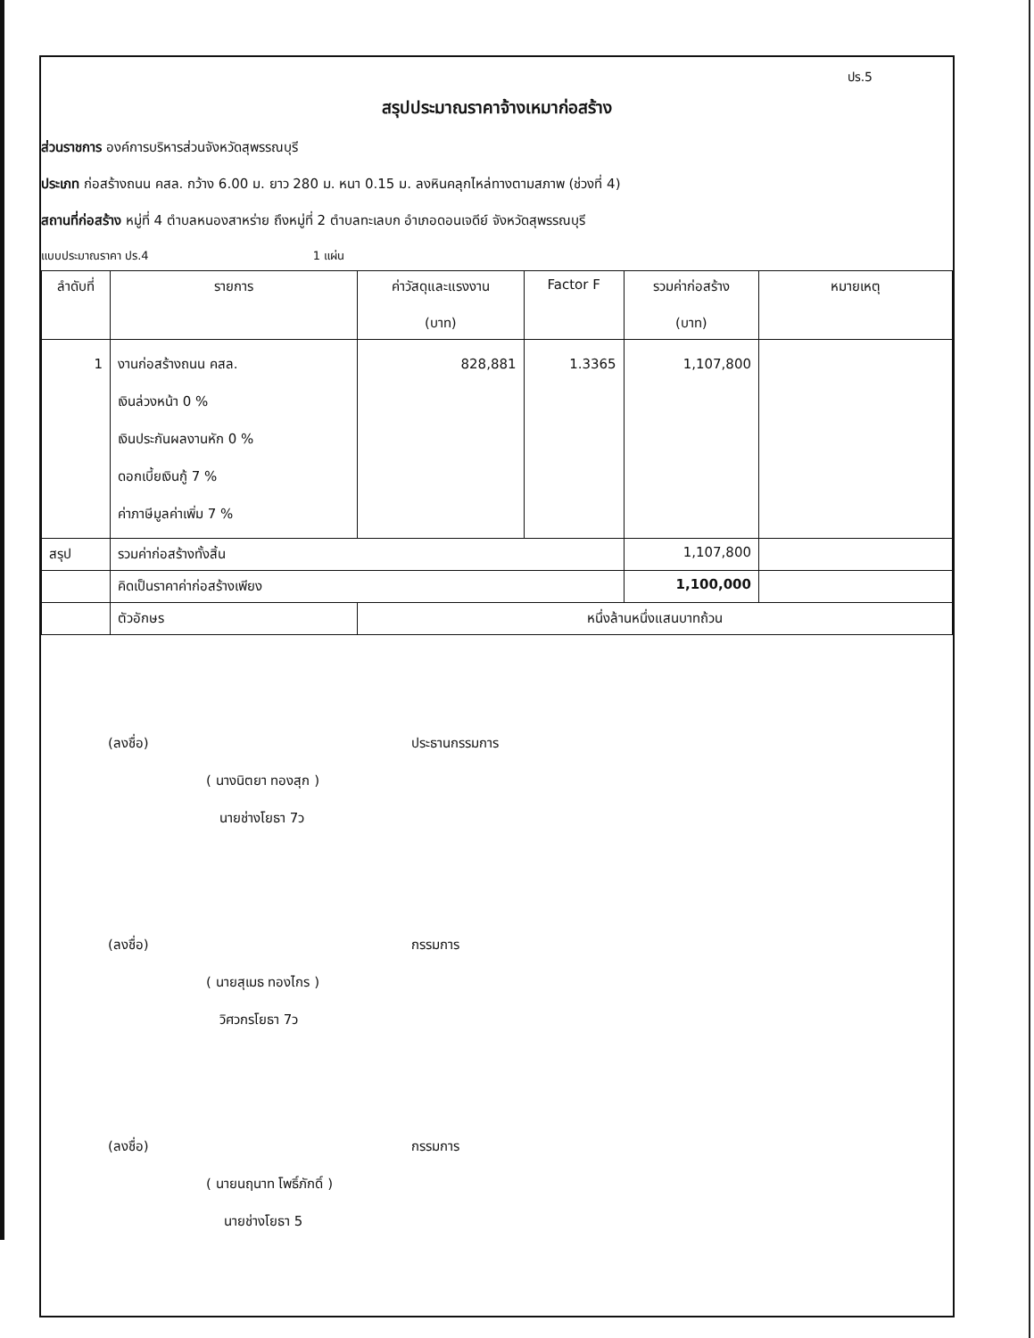ปร.5
สรุปประมาณราคาจ้างเหมาก่อสร้าง
ส่วนราชการ องค์การบริหารส่วนจังหวัดสุพรรณบุรี
ประเภท ก่อสร้างถนน คสล. กว้าง 6.00 ม. ยาว 280 ม. หนา 0.15 ม. ลงหินคลุกไหล่ทางตามสภาพ (ช่วงที่ 4)
สถานที่ก่อสร้าง หมู่ที่ 4 ตำบลหนองสาหร่าย ถึงหมู่ที่ 2 ตำบลทะเลบก อำเภอดอนเจดีย์ จังหวัดสุพรรณบุรี
แบบประมาณราคา ปร.4 1 แผ่น
| ลำดับที่ | รายการ | ค่าวัสดุและแรงงาน (บาท) | Factor F | รวมค่าก่อสร้าง (บาท) | หมายเหตุ |
| --- | --- | --- | --- | --- | --- |
| 1 | งานก่อสร้างถนน คสล. เงินล่วงหน้า 0 % เงินประกันผลงานหัก 0 % ดอกเบี้ยเงินกู้ 7 % ค่าภาษีมูลค่าเพิ่ม 7 % | 828,881 | 1.3365 | 1,107,800 | |
| สรุป | รวมค่าก่อสร้างทั้งสิ้น | | | 1,107,800 | |
| | คิดเป็นราคาค่าก่อสร้างเพียง | | | 1,100,000 | |
| | ตัวอักษร | หนึ่งล้านหนึ่งแสนบาทถ้วน | | | |
(ลงชื่อ) ประธานกรรมการ
( นางนิตยา ทองสุก )
นายช่างโยธา 7ว
(ลงชื่อ) กรรมการ
( นายสุเมธ ทองไกร )
วิศวกรโยธา 7ว
(ลงชื่อ) กรรมการ
( นายนฤนาท โพธิ์ภักดิ์ )
นายช่างโยธา 5